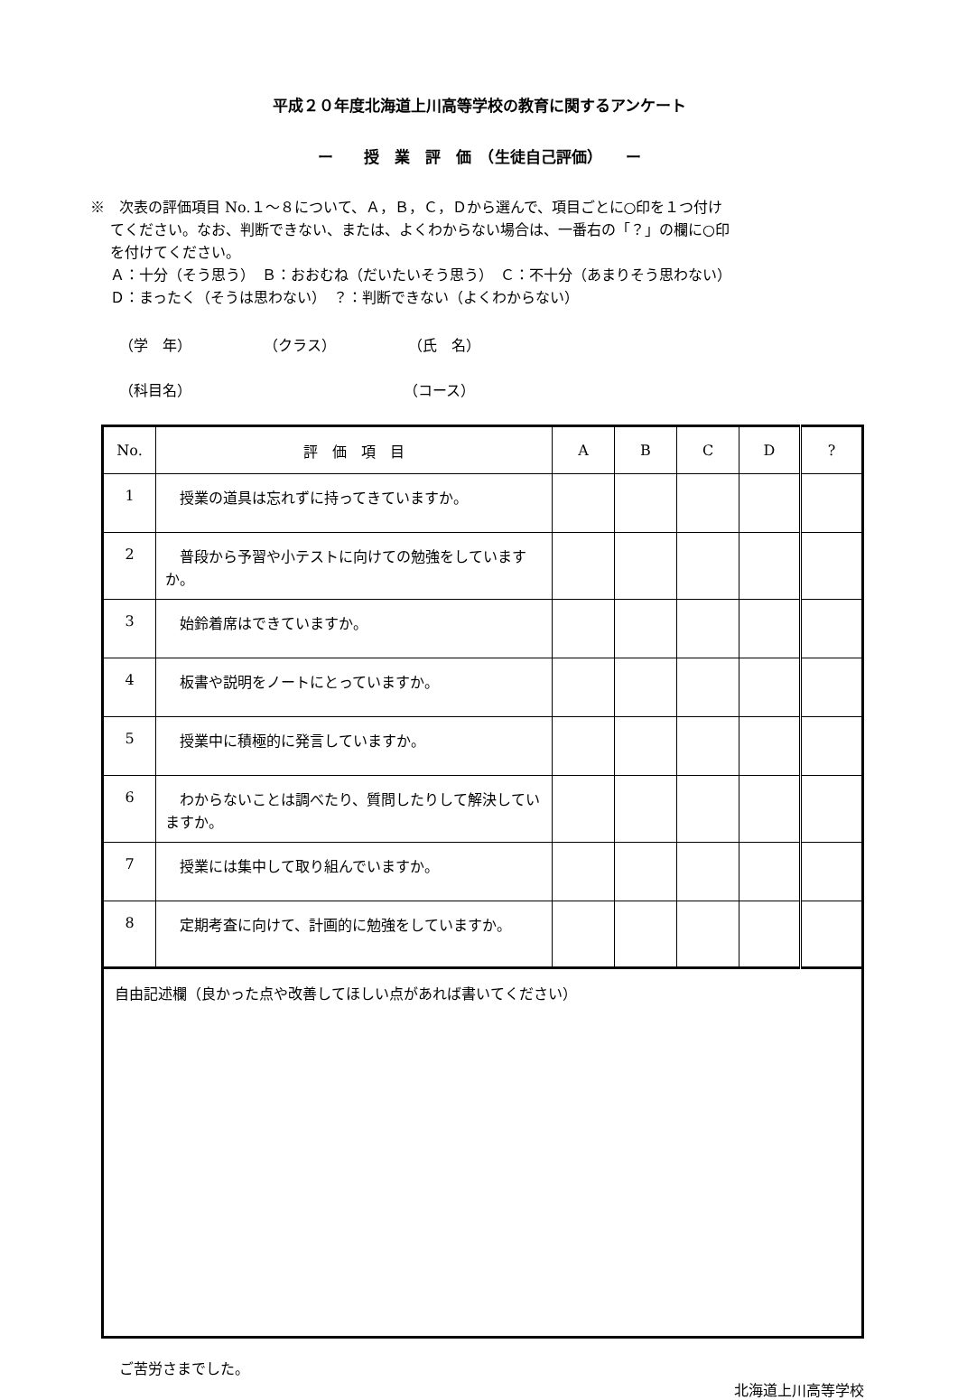平成２０年度北海道上川高等学校の教育に関するアンケート
ー　　授　業　評　価　（生徒自己評価）　　ー
※　次表の評価項目 No.１～８について、Ａ，Ｂ，Ｃ，Ｄから選んで、項目ごとに○印を１つ付け
てください。なお、判断できない、または、よくわからない場合は、一番右の「？」の欄に○印
を付けてください。
Ａ：十分（そう思う）　Ｂ：おおむね（だいたいそう思う）　Ｃ：不十分（あまりそう思わない）
Ｄ：まったく（そうは思わない）　？：判断できない（よくわからない）
（学　年） （クラス） （氏　名）
（科目名） （コース）
| No. | 評 価 項 目 | A | B | C | D | ? |
| --- | --- | --- | --- | --- | --- | --- |
| 1 | 授業の道具は忘れずに持ってきていますか。 | | | | | |
| 2 | 普段から予習や小テストに向けての勉強をしていますか。 | | | | | |
| 3 | 始鈴着席はできていますか。 | | | | | |
| 4 | 板書や説明をノートにとっていますか。 | | | | | |
| 5 | 授業中に積極的に発言していますか。 | | | | | |
| 6 | わからないことは調べたり、質問したりして解決していますか。 | | | | | |
| 7 | 授業には集中して取り組んでいますか。 | | | | | |
| 8 | 定期考査に向けて、計画的に勉強をしていますか。 | | | | | |
| 自由記述欄（良かった点や改善してほしい点があれば書いてください） | | | | | | |
ご苦労さまでした。
北海道上川高等学校